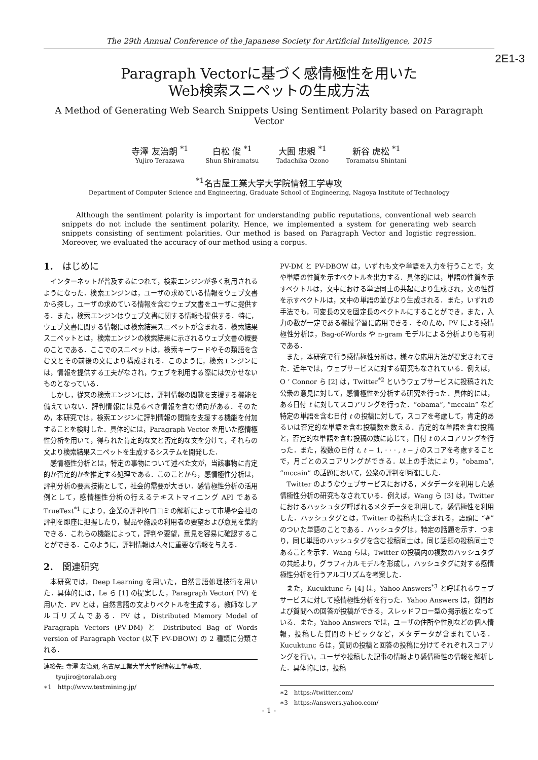The 29th Annual Conference of the Japanese Society for Artificial Intelligence, 2015
2E1-3
Paragraph Vectorに基づく感情極性を用いた
Web検索スニペットの生成方法
A Method of Generating Web Search Snippets Using Sentiment Polarity based on Paragraph Vector
寺澤 友治朗 <sup>*1</sup>
Yujiro Terazawa
白松 俊 <sup>*1</sup>
Shun Shiramatsu
大囿 忠親 <sup>*1</sup>
Tadachika Ozono
新谷 虎松 <sup>*1</sup>
Toramatsu Shintani
<sup>*1</sup>名古屋工業大学大学院情報工学専攻
Department of Computer Science and Engineering, Graduate School of Engineering, Nagoya Institute of Technology
Although the sentiment polarity is important for understanding public reputations, conventional web search snippets do not include the sentiment polarity. Hence, we implemented a system for generating web search snippets consisting of sentiment polarities. Our method is based on Paragraph Vector and logistic regression. Moreover, we evaluated the accuracy of our method using a corpus.
1.　はじめに
インターネットが普及するにつれて，検索エンジンが多く利用されるようになった．検索エンジンは，ユーザの求めている情報をウェブ文書から探し，ユーザの求めている情報を含むウェブ文書をユーザに提供する．また，検索エンジンはウェブ文書に関する情報も提供する．特に，ウェブ文書に関する情報には検索結果スニペットが含まれる．検索結果スニペットとは，検索エンジンの検索結果に示されるウェブ文書の概要のことである．ここでのスニペットは，検索キーワードやその類語を含む文とその前後の文により構成される．このように，検索エンジンには，情報を提供する工夫がなされ，ウェブを利用する際には欠かせないものとなっている．
しかし，従来の検索エンジンには，評判情報の閲覧を支援する機能を備えていない．評判情報には見るべき情報を含む傾向がある．そのため，本研究では，検索エンジンに評判情報の閲覧を支援する機能を付加することを検討した．具体的には，Paragraph Vector を用いた感情極性分析を用いて，得られた肯定的な文と否定的な文を分けて，それらの文より検索結果スニペットを生成するシステムを開発した．
感情極性分析とは，特定の事物について述べた文が，当該事物に肯定的か否定的かを推定する処理である．このことから，感情極性分析は，評判分析の要素技術として，社会的需要が大きい．感情極性分析の活用例として，感情極性分析の行えるテキストマイニング API である TrueText<sup>*1</sup> により，企業の評判や口コミの解析によって市場や会社の評判を即座に把握したり，製品や施設の利用者の要望および意見を集約できる．これらの機能によって，評判や要望，意見を容易に確認することができる．このように，評判情報は人々に重要な情報を与える．
2.　関連研究
本研究では，Deep Learning を用いた，自然言語処理技術を用いた．具体的には，Le ら [1] の提案した，Paragraph Vector( PV) を用いた．PV とは，自然言語の文よりベクトルを生成する，教師なしアルゴリズムである．PV は，Distributed Memory Model of Paragraph Vectors (PV-DM) と Distributed Bag of Words version of Paragraph Vector (以下 PV-DBOW) の 2 種類に分類される．
連絡先: 寺澤 友治朗, 名古屋工業大学大学院情報工学専攻,
　　tyujiro@toralab.org
∗1　http://www.textmining.jp/
PV-DM と PV-DBOW は，いずれも文や単語を入力を行うことで，文や単語の性質を示すベクトルを出力する．具体的には，単語の性質を示すベクトルは，文中における単語同士の共起により生成され，文の性質を示すベクトルは，文中の単語の並びより生成される．また，いずれの手法でも，可変長の文を固定長のベクトルにすることができ，また，入力の数が一定である機械学習に応用できる．そのため，PV による感情極性分析は，Bag-of-Words や n-gram モデルによる分析よりも有利である．
また，本研究で行う感情極性分析は，様々な応用方法が提案されてきた．近年では，ウェブサービスに対する研究もなされている．例えば，O ’ Connor ら [2] は，Twitter<sup>*2</sup> というウェブサービスに投稿された公衆の意見に対して，感情極性を分析する研究を行った．具体的には，ある日付 t に対してスコアリングを行った．“obama”, “mccain” など特定の単語を含む日付 t の投稿に対して，スコアを考慮して，肯定的あるいは否定的な単語を含む投稿数を数える．肯定的な単語を含む投稿と，否定的な単語を含む投稿の数に応じて，日付 t のスコアリングを行った．また，複数の日付 t, t − 1, · · · , t − j のスコアを考慮することで，月ごとのスコアリングができる．以上の手法により，“obama”, “mccain” の話題において，公衆の評判を明確にした．
Twitter のようなウェブサービスにおける，メタデータを利用した感情極性分析の研究もなされている．例えば，Wang ら [3] は，Twitter におけるハッシュタグ呼ばれるメタデータを利用して，感情極性を利用した．ハッシュタグとは，Twitter の投稿内に含まれる，語頭に “#” のついた単語のことである．ハッシュタグは，特定の話題を示す．つまり，同じ単語のハッシュタグを含む投稿同士は，同じ話題の投稿同士であることを示す．Wang らは，Twitter の投稿内の複数のハッシュタグの共起より，グラフィカルモデルを形成し，ハッシュタグに対する感情極性分析を行うアルゴリズムを考案した．
また，Kucuktunc ら [4] は，Yahoo Answers<sup>*3</sup> と呼ばれるウェブサービスに対して感情極性分析を行った．Yahoo Answers は，質問および質問への回答が投稿ができる，スレッドフロー型の掲示板となっている．また，Yahoo Answers では，ユーザの住所や性別などの個人情報，投稿した質問のトピックなど，メタデータが含まれている．Kucuktunc らは，質問の投稿と回答の投稿に分けてそれぞれスコアリングを行い，ユーザや投稿した記事の情報より感情極性の情報を解析した．具体的には，投稿
∗2　https://twitter.com/
∗3　https://answers.yahoo.com/
- 1 -